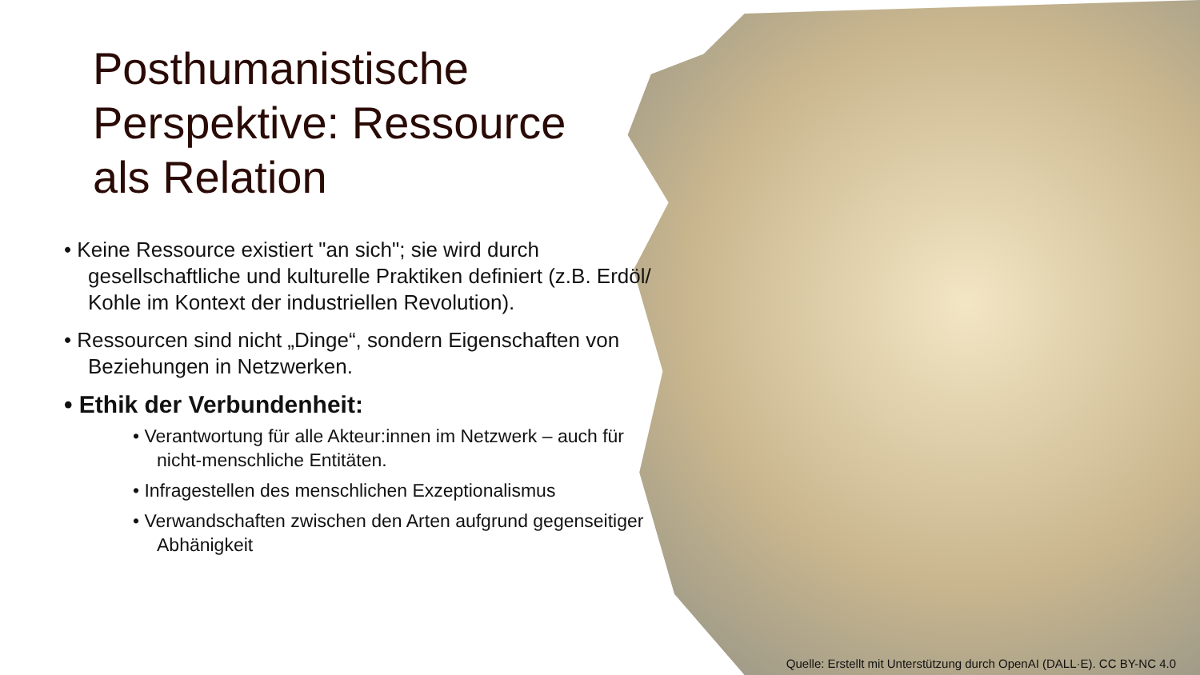Posthumanistische
Perspektive: Ressource
als Relation
• Keine Ressource existiert "an sich"; sie wird durch gesellschaftliche und kulturelle Praktiken definiert (z.B. Erdöl/ Kohle im Kontext der industriellen Revolution).
• Ressourcen sind nicht „Dinge“, sondern Eigenschaften von Beziehungen in Netzwerken.
• Ethik der Verbundenheit:
• Verantwortung für alle Akteur:innen im Netzwerk – auch für nicht-menschliche Entitäten.
• Infragestellen des menschlichen Exzeptionalismus
• Verwandschaften zwischen den Arten aufgrund gegenseitiger Abhänigkeit
Quelle: Erstellt mit Unterstützung durch OpenAI (DALL·E). CC BY-NC 4.0